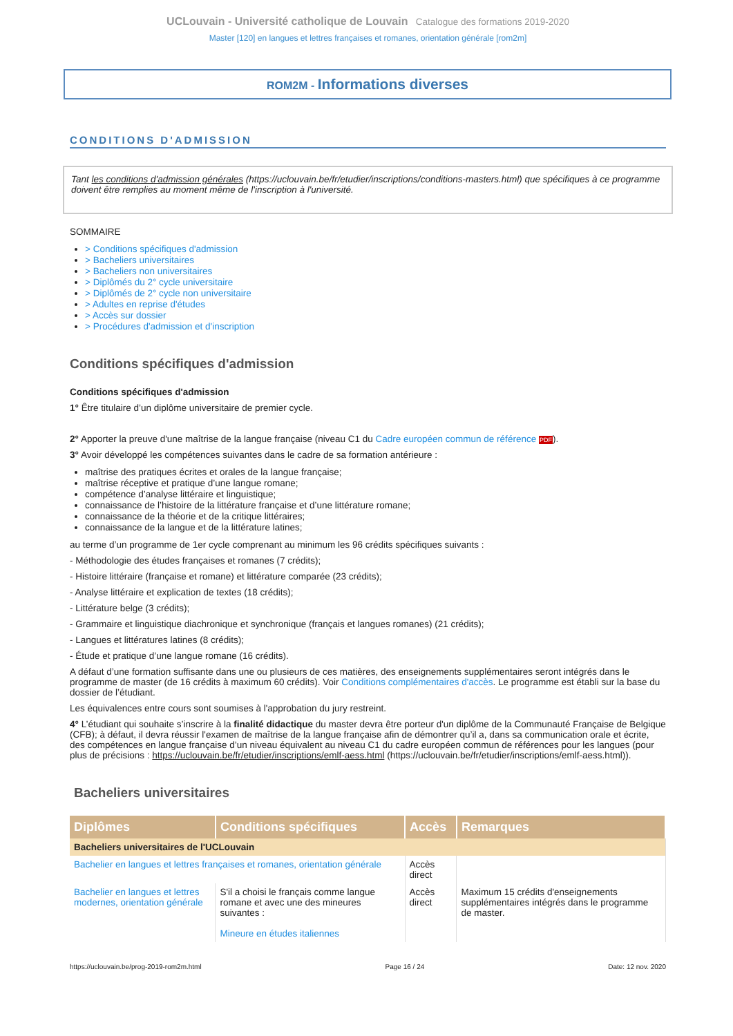UCLouvain - Université catholique de Louvain Catalogue des formations 2019-2020
Master [120] en langues et lettres françaises et romanes, orientation générale [rom2m]
ROM2M - Informations diverses
CONDITIONS D'ADMISSION
Tant les conditions d'admission générales (https://uclouvain.be/fr/etudier/inscriptions/conditions-masters.html) que spécifiques à ce programme doivent être remplies au moment même de l'inscription à l'université.
SOMMAIRE
> Conditions spécifiques d'admission
> Bacheliers universitaires
> Bacheliers non universitaires
> Diplômés du 2° cycle universitaire
> Diplômés de 2° cycle non universitaire
> Adultes en reprise d'études
> Accès sur dossier
> Procédures d'admission et d'inscription
Conditions spécifiques d'admission
Conditions spécifiques d'admission
1° Être titulaire d’un diplôme universitaire de premier cycle.
2° Apporter la preuve d'une maîtrise de la langue française (niveau C1 du Cadre européen commun de référence PDF).
3° Avoir développé les compétences suivantes dans le cadre de sa formation antérieure :
maîtrise des pratiques écrites et orales de la langue française;
maîtrise réceptive et pratique d’une langue romane;
compétence d’analyse littéraire et linguistique;
connaissance de l’histoire de la littérature française et d’une littérature romane;
connaissance de la théorie et de la critique littéraires;
connaissance de la langue et de la littérature latines;
au terme d’un programme de 1er cycle comprenant au minimum les 96 crédits spécifiques suivants :
- Méthodologie des études françaises et romanes (7 crédits);
- Histoire littéraire (française et romane) et littérature comparée (23 crédits);
- Analyse littéraire et explication de textes (18 crédits);
- Littérature belge (3 crédits);
- Grammaire et linguistique diachronique et synchronique (français et langues romanes) (21 crédits);
- Langues et littératures latines (8 crédits);
- Étude et pratique d’une langue romane (16 crédits).
A défaut d’une formation suffisante dans une ou plusieurs de ces matières, des enseignements supplémentaires seront intégrés dans le programme de master (de 16 crédits à maximum 60 crédits). Voir Conditions complémentaires d'accès. Le programme est établi sur la base du dossier de l’étudiant.
Les équivalences entre cours sont soumises à l'approbation du jury restreint.
4° L’étudiant qui souhaite s’inscrire à la finalité didactique du master devra être porteur d'un diplôme de la Communauté Française de Belgique (CFB); à défaut, il devra réussir l'examen de maîtrise de la langue française afin de démontrer qu’il a, dans sa communication orale et écrite, des compétences en langue française d’un niveau équivalent au niveau C1 du cadre européen commun de références pour les langues (pour plus de précisions : https://uclouvain.be/fr/etudier/inscriptions/emlf-aess.html (https://uclouvain.be/fr/etudier/inscriptions/emlf-aess.html)).
Bacheliers universitaires
| Diplômes | Conditions spécifiques | Accès | Remarques |
| --- | --- | --- | --- |
| Bacheliers universitaires de l'UCLouvain | | | |
| Bachelier en langues et lettres françaises et romanes, orientation générale | | Accès direct | |
| Bachelier en langues et lettres modernes, orientation générale | S'il a choisi le français comme langue romane et avec une des mineures suivantes : Mineure en études italiennes | Accès direct | Maximum 15 crédits d'enseignements supplémentaires intégrés dans le programme de master. |
https://uclouvain.be/prog-2019-rom2m.html Page 16 / 24 Date: 12 nov. 2020